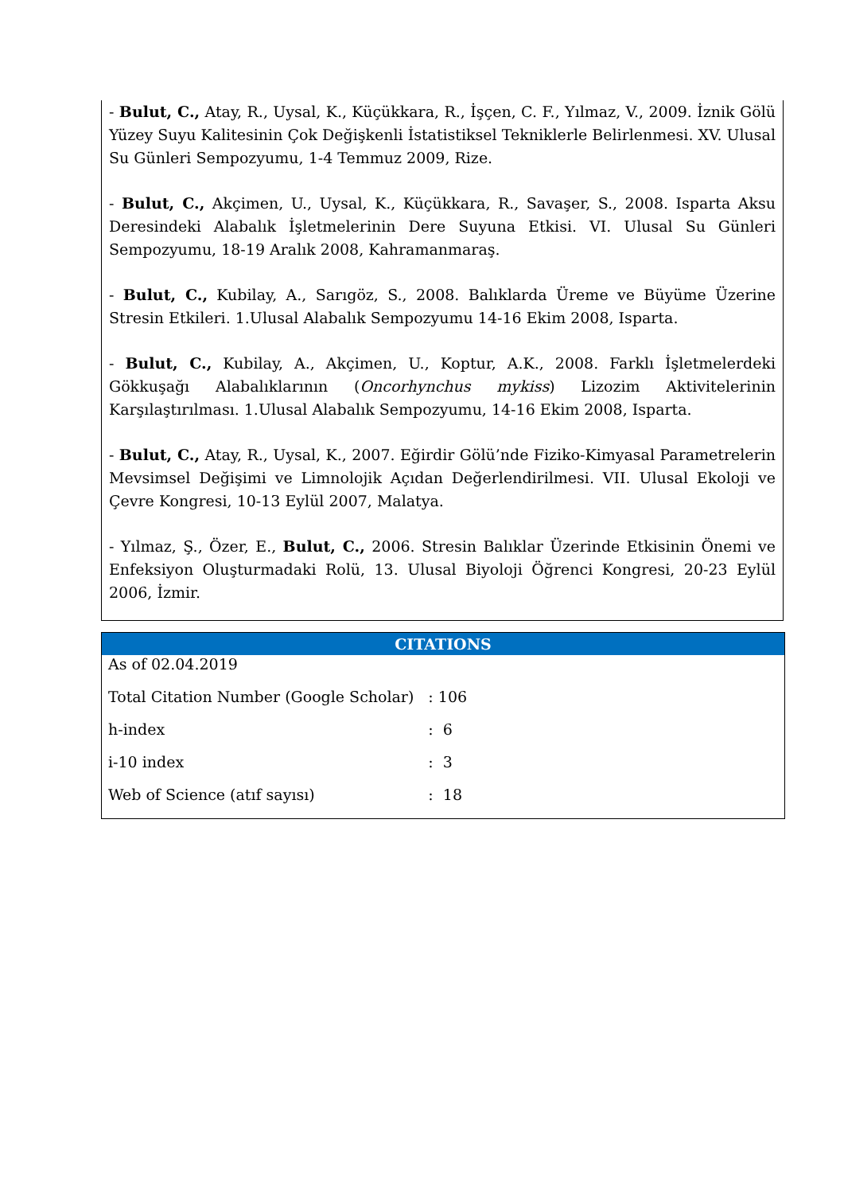- Bulut, C., Atay, R., Uysal, K., Küçükkara, R., İşçen, C. F., Yılmaz, V., 2009. İznik Gölü Yüzey Suyu Kalitesinin Çok Değişkenli İstatistiksel Tekniklerle Belirlenmesi. XV. Ulusal Su Günleri Sempozyumu, 1-4 Temmuz 2009, Rize.
- Bulut, C., Akçimen, U., Uysal, K., Küçükkara, R., Savaşer, S., 2008. Isparta Aksu Deresindeki Alabalık İşletmelerinin Dere Suyuna Etkisi. VI. Ulusal Su Günleri Sempozyumu, 18-19 Aralık 2008, Kahramanmaraş.
- Bulut, C., Kubilay, A., Sarıgöz, S., 2008. Balıklarda Üreme ve Büyüme Üzerine Stresin Etkileri. 1.Ulusal Alabalık Sempozyumu 14-16 Ekim 2008, Isparta.
- Bulut, C., Kubilay, A., Akçimen, U., Koptur, A.K., 2008. Farklı İşletmelerdeki Gökkuşağı Alabalıklarının (Oncorhynchus mykiss) Lizozim Aktivitelerinin Karşılaştırılması. 1.Ulusal Alabalık Sempozyumu, 14-16 Ekim 2008, Isparta.
- Bulut, C., Atay, R., Uysal, K., 2007. Eğirdir Gölü’nde Fiziko-Kimyasal Parametrelerin Mevsimsel Değişimi ve Limnolojik Açıdan Değerlendirilmesi. VII. Ulusal Ekoloji ve Çevre Kongresi, 10-13 Eylül 2007, Malatya.
- Yılmaz, Ş., Özer, E., Bulut, C., 2006. Stresin Balıklar Üzerinde Etkisinin Önemi ve Enfeksiyon Oluşturmadaki Rolü, 13. Ulusal Biyoloji Öğrenci Kongresi, 20-23 Eylül 2006, İzmir.
CITATIONS
| As of 02.04.2019 | |
| Total Citation Number (Google Scholar) | : 106 |
| h-index | : 6 |
| i-10 index | : 3 |
| Web of Science (atıf sayısı) | : 18 |